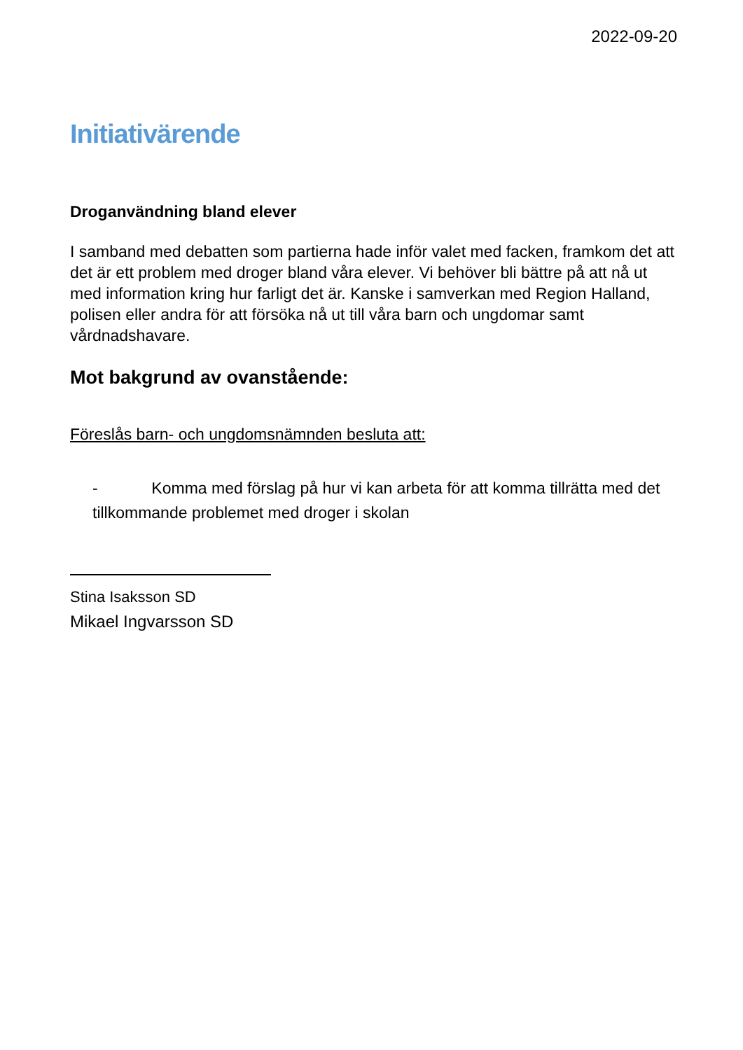2022-09-20
Initiativärende
Droganvändning bland elever
I samband med debatten som partierna hade inför valet med facken, framkom det att det är ett problem med droger bland våra elever. Vi behöver bli bättre på att nå ut med information kring hur farligt det är. Kanske i samverkan med Region Halland, polisen eller andra för att försöka nå ut till våra barn och ungdomar samt vårdnadshavare.
Mot bakgrund av ovanstående:
Föreslås barn- och ungdomsnämnden besluta att:
- Komma med förslag på hur vi kan arbeta för att komma tillrätta med det tillkommande problemet med droger i skolan
Stina Isaksson SD
Mikael Ingvarsson SD